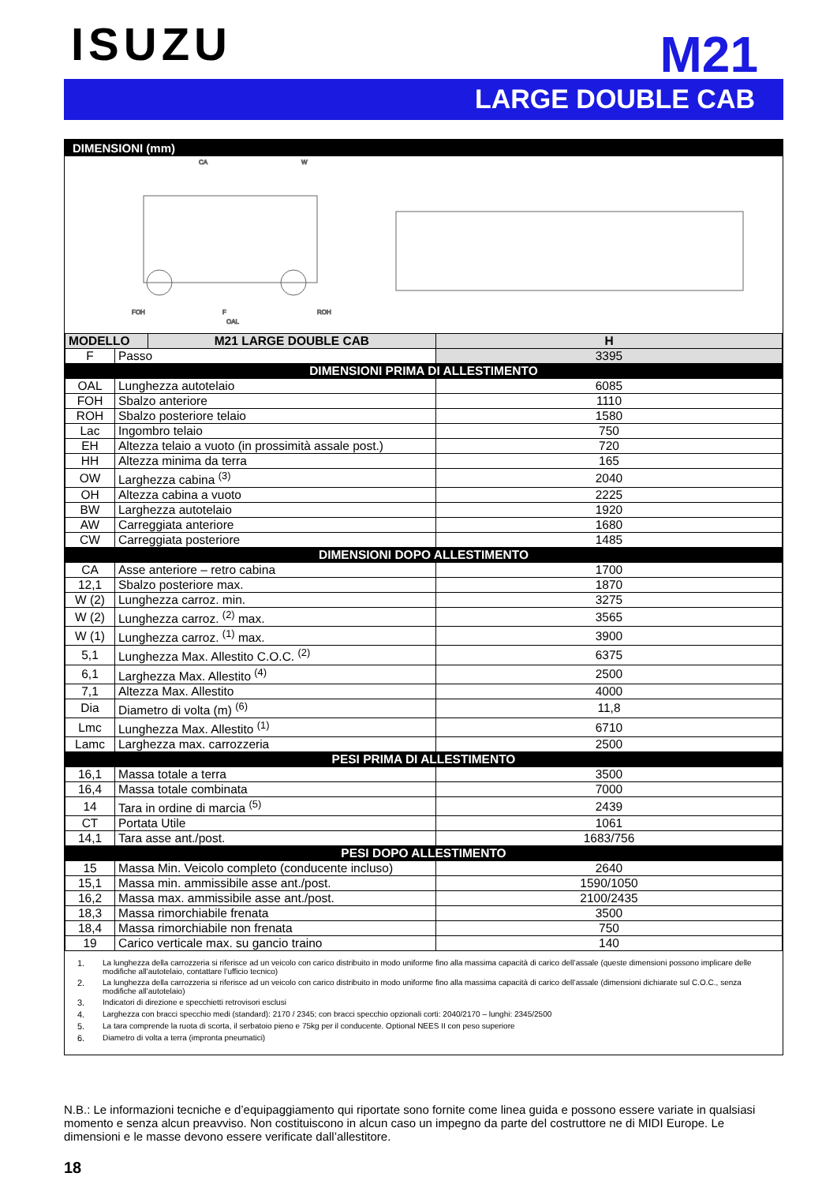ISUZU
M21
LARGE DOUBLE CAB
DIMENSIONI (mm)
CA
W
FOH
F
ROH
OAL
| MODELLO | | M21 LARGE DOUBLE CAB | H |
| --- | --- | --- | --- |
| F | Passo | | 3395 |
| DIMENSIONI PRIMA DI ALLESTIMENTO | | | |
| OAL | Lunghezza autotelaio | | 6085 |
| FOH | Sbalzo anteriore | | 1110 |
| ROH | Sbalzo posteriore telaio | | 1580 |
| Lac | Ingombro telaio | | 750 |
| EH | Altezza telaio a vuoto (in prossimità assale post.) | | 720 |
| HH | Altezza minima da terra | | 165 |
| OW | Larghezza cabina <sup>(3)</sup> | | 2040 |
| OH | Altezza cabina a vuoto | | 2225 |
| BW | Larghezza autotelaio | | 1920 |
| AW | Carreggiata anteriore | | 1680 |
| CW | Carreggiata posteriore | | 1485 |
| DIMENSIONI DOPO ALLESTIMENTO | | | |
| CA | Asse anteriore – retro cabina | | 1700 |
| 12,1 | Sbalzo posteriore max. | | 1870 |
| W (2) | Lunghezza carroz. min. | | 3275 |
| W (2) | Lunghezza carroz. <sup>(2)</sup> max. | | 3565 |
| W (1) | Lunghezza carroz. <sup>(1)</sup> max. | | 3900 |
| 5,1 | Lunghezza Max. Allestito C.O.C. <sup>(2)</sup> | | 6375 |
| 6,1 | Larghezza Max. Allestito <sup>(4)</sup> | | 2500 |
| 7,1 | Altezza Max. Allestito | | 4000 |
| Dia | Diametro di volta (m) <sup>(6)</sup> | | 11,8 |
| Lmc | Lunghezza Max. Allestito <sup>(1)</sup> | | 6710 |
| Lamc | Larghezza max. carrozzeria | | 2500 |
| PESI PRIMA DI ALLESTIMENTO | | | |
| 16,1 | Massa totale a terra | | 3500 |
| 16,4 | Massa totale combinata | | 7000 |
| 14 | Tara in ordine di marcia <sup>(5)</sup> | | 2439 |
| CT | Portata Utile | | 1061 |
| 14,1 | Tara asse ant./post. | | 1683/756 |
| PESI DOPO ALLESTIMENTO | | | |
| 15 | Massa Min. Veicolo completo (conducente incluso) | | 2640 |
| 15,1 | Massa min. ammissibile asse ant./post. | | 1590/1050 |
| 16,2 | Massa max. ammissibile asse ant./post. | | 2100/2435 |
| 18,3 | Massa rimorchiabile frenata | | 3500 |
| 18,4 | Massa rimorchiabile non frenata | | 750 |
| 19 | Carico verticale max. su gancio traino | | 140 |
1. La lunghezza della carrozzeria si riferisce ad un veicolo con carico distribuito in modo uniforme fino alla massima capacità di carico dell’assale (queste dimensioni possono implicare delle modifiche all’autotelaio, contattare l’ufficio tecnico)
2. La lunghezza della carrozzeria si riferisce ad un veicolo con carico distribuito in modo uniforme fino alla massima capacità di carico dell’assale (dimensioni dichiarate sul C.O.C., senza modifiche all’autotelaio)
3. Indicatori di direzione e specchietti retrovisori esclusi
4. Larghezza con bracci specchio medi (standard): 2170 / 2345; con bracci specchio opzionali corti: 2040/2170 – lunghi: 2345/2500
5. La tara comprende la ruota di scorta, il serbatoio pieno e 75kg per il conducente. Optional NEES II con peso superiore
6. Diametro di volta a terra (impronta pneumatici)
N.B.: Le informazioni tecniche e d’equipaggiamento qui riportate sono fornite come linea guida e possono essere variate in qualsiasi momento e senza alcun preavviso. Non costituiscono in alcun caso un impegno da parte del costruttore ne di MIDI Europe. Le dimensioni e le masse devono essere verificate dall’allestitore.
18